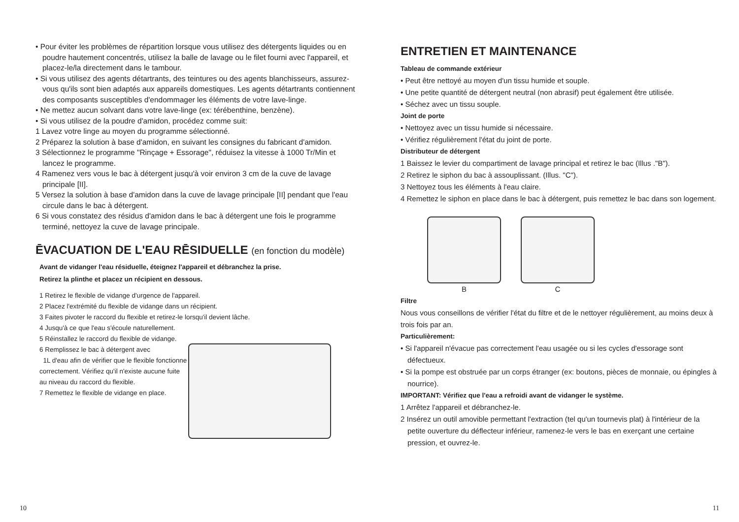• Pour éviter les problèmes de répartition lorsque vous utilisez des détergents liquides ou en poudre hautement concentrés, utilisez la balle de lavage ou le filet fourni avec l'appareil, et placez-le/la directement dans le tambour.
• Si vous utilisez des agents détartrants, des teintures ou des agents blanchisseurs, assurez-vous qu'ils sont bien adaptés aux appareils domestiques. Les agents détartrants contiennent des composants susceptibles d'endommager les éléments de votre lave-linge.
• Ne mettez aucun solvant dans votre lave-linge (ex: térébenthine, benzène).
• Si vous utilisez de la poudre d'amidon, procédez comme suit:
1 Lavez votre linge au moyen du programme sélectionné.
2 Préparez la solution à base d'amidon, en suivant les consignes du fabricant d'amidon.
3 Sélectionnez le programme "Rinçage + Essorage", réduisez la vitesse à 1000 Tr/Min et lancez le programme.
4 Ramenez vers vous le bac à détergent jusqu'à voir environ 3 cm de la cuve de lavage principale [II].
5 Versez la solution à base d'amidon dans la cuve de lavage principale [II] pendant que l'eau circule dans le bac à détergent.
6 Si vous constatez des résidus d'amidon dans le bac à détergent une fois le programme terminé, nettoyez la cuve de lavage principale.
ĒVACUATION DE L'EAU RĒSIDUELLE (en fonction du modèle)
Avant de vidanger l'eau résiduelle, éteignez l'appareil et débranchez la prise.
Retirez la plinthe et placez un récipient en dessous.
1 Retirez le flexible de vidange d'urgence de l'appareil.
2 Placez l'extrémité du flexible de vidange dans un récipient.
3 Faites pivoter le raccord du flexible et retirez-le lorsqu'il devient lâche.
4 Jusqu'à ce que l'eau s'écoule naturellement.
5 Réinstallez le raccord du flexible de vidange.
6 Remplissez le bac à détergent avec
1L d'eau afin de vérifier que le flexible fonctionne correctement. Vérifiez qu'il n'existe aucune fuite au niveau du raccord du flexible.
7 Remettez le flexible de vidange en place.
ENTRETIEN ET MAINTENANCE
Tableau de commande extérieur
• Peut être nettoyé au moyen d'un tissu humide et souple.
• Une petite quantité de détergent neutral (non abrasif) peut également être utilisée.
• Séchez avec un tissu souple.
Joint de porte
• Nettoyez avec un tissu humide si nécessaire.
• Vérifiez régulièrement l'état du joint de porte.
Distributeur de détergent
1 Baissez le levier du compartiment de lavage principal et retirez le bac (Illus ."B").
2 Retirez le siphon du bac à assouplissant. (Illus. "C").
3 Nettoyez tous les éléments à l'eau claire.
4 Remettez le siphon en place dans le bac à détergent, puis remettez le bac dans son logement.
B C
Filtre
Nous vous conseillons de vérifier l'état du filtre et de le nettoyer régulièrement, au moins deux à trois fois par an.
Particulièrement:
• Si l'appareil n'évacue pas correctement l'eau usagée ou si les cycles d'essorage sont défectueux.
• Si la pompe est obstruée par un corps étranger (ex: boutons, pièces de monnaie, ou épingles à nourrice).
IMPORTANT: Vérifiez que l'eau a refroidi avant de vidanger le système.
1 Arrêtez l'appareil et débranchez-le.
2 Insérez un outil amovible permettant l'extraction (tel qu'un tournevis plat) à l'intérieur de la petite ouverture du déflecteur inférieur, ramenez-le vers le bas en exerçant une certaine pression, et ouvrez-le.
10 11